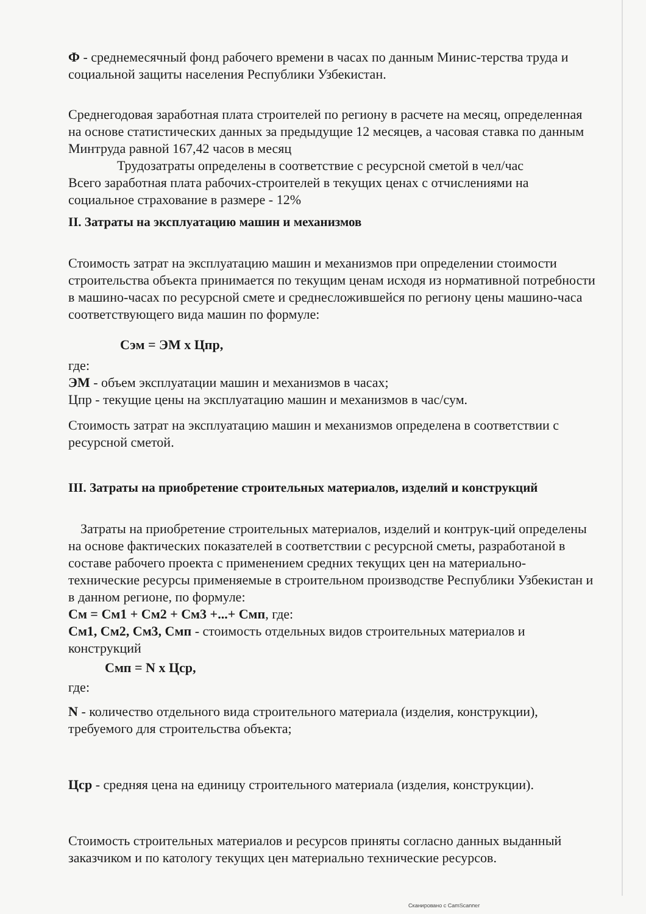Ф - среднемесячный фонд рабочего времени в часах по данным Минис-терства труда и социальной защиты населения Республики Узбекистан.
Среднегодовая заработная плата строителей по региону в расчете на месяц, определенная на основе статистических данных за предыдущие 12 месяцев, а часовая ставка по данным Минтруда равной 167,42 часов в месяц
Трудозатраты определены в соответствие с ресурсной сметой в чел/час
Всего заработная плата рабочих-строителей в текущих ценах с отчислениями на социальное страхование в размере - 12%
II. Затраты на эксплуатацию машин и механизмов
Стоимость затрат на эксплуатацию машин и механизмов при определении стоимости строительства объекта принимается по текущим ценам исходя из нормативной потребности в машино-часах по ресурсной смете и среднесложившейся по региону цены машино-часа соответствующего вида машин по формуле:
Сэм = ЭМ х Цпр,
где:
ЭМ - объем эксплуатации машин и механизмов в часах;
Цпр - текущие цены на эксплуатацию машин и механизмов в час/сум.
Стоимость затрат на эксплуатацию машин и механизмов определена в соответствии с ресурсной сметой.
III. Затраты на приобретение строительных материалов, изделий и конструкций
Затраты на приобретение строительных материалов, изделий и контрук-ций определены на основе фактических показателей в соответствии с ресурсной сметы, разработаной в составе рабочего проекта с применением средних текущих цен на материально-технические ресурсы применяемые в строительном производстве Республики Узбекистан и в данном регионе, по формуле:
См = См1 + См2 + См3 +...+ Смп, где:
См1, См2, См3, Смп - стоимость отдельных видов строительных материалов и конструкций
Смп = N х Цср,
где:
N - количество отдельного вида строительного материала (изделия, конструкции), требуемого для строительства объекта;
Цср - средняя цена на единицу строительного материала (изделия, конструкции).
Стоимость строительных материалов и ресурсов приняты согласно данных выданный заказчиком и по катологу текущих цен материально технические ресурсов.
Сканировано с CamScanner